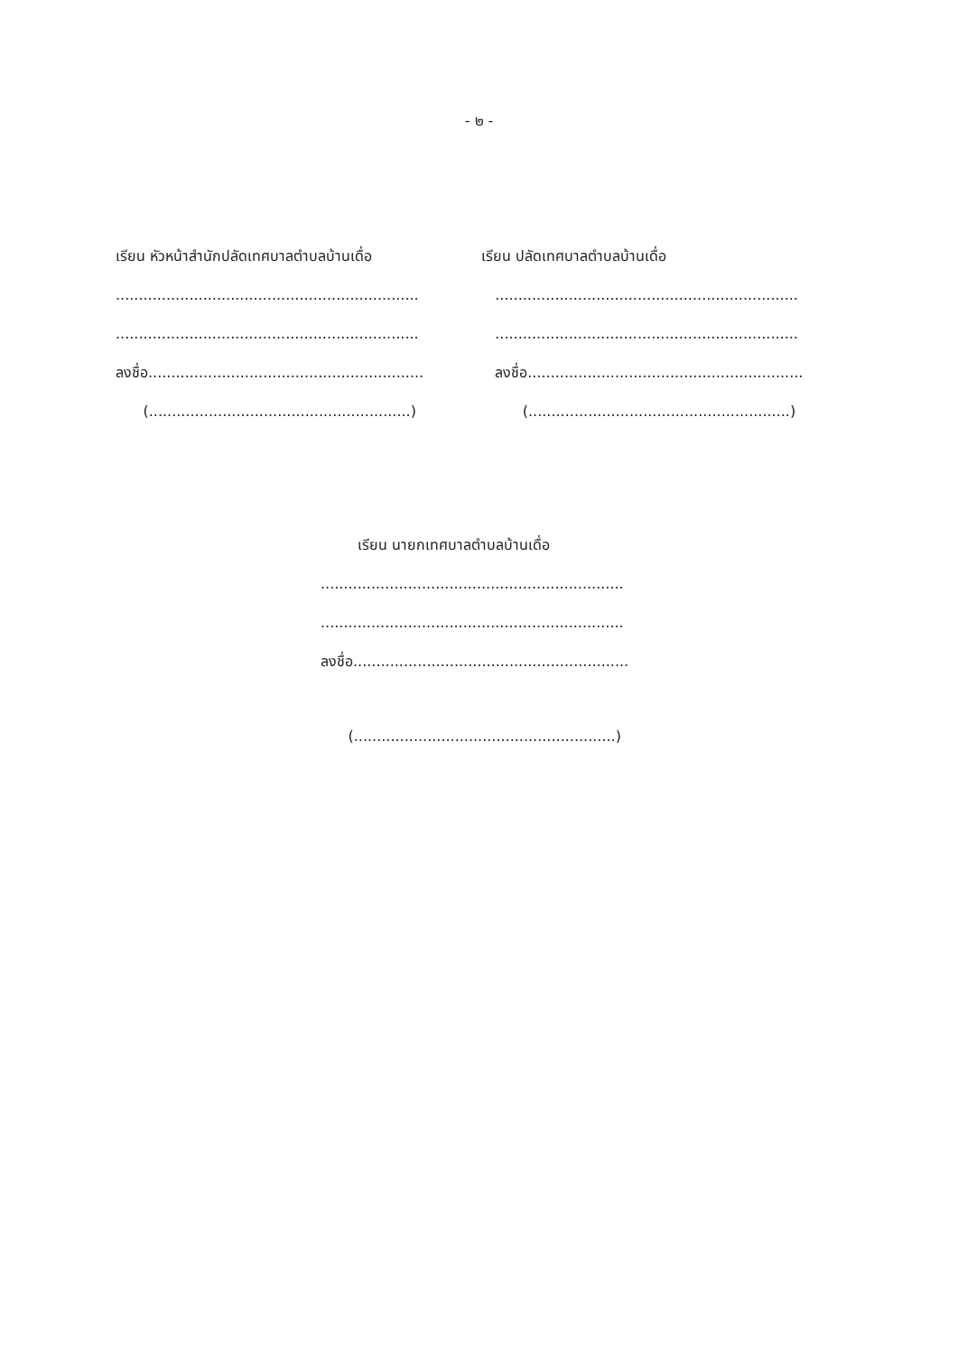- ๒ -
เรียน หัวหน้าสำนักปลัดเทศบาลตำบลบ้านเดื่อ
..................................................................
..................................................................
ลงชื่อ............................................................
(.........................................................)
เรียน ปลัดเทศบาลตำบลบ้านเดื่อ
..................................................................
..................................................................
ลงชื่อ............................................................
(.........................................................)
เรียน นายกเทศบาลตำบลบ้านเดื่อ
..................................................................
..................................................................
ลงชื่อ............................................................
(.........................................................)